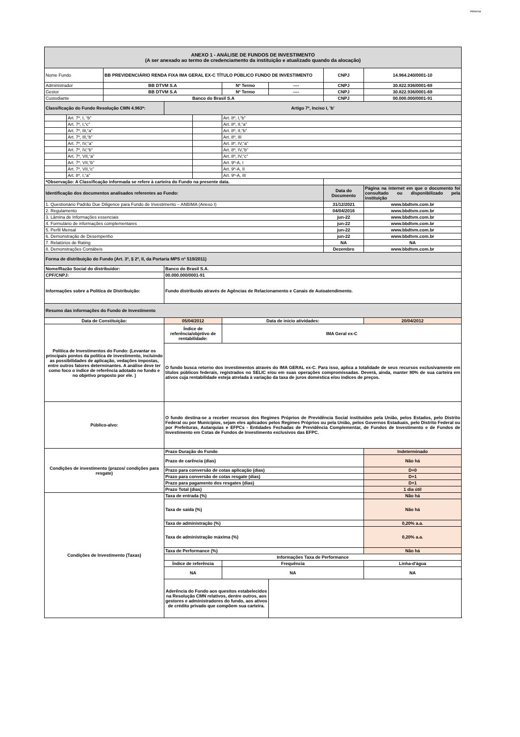#interna
| ANEXO 1 - ANÁLISE DE FUNDOS DE INVESTIMENTO (A ser anexado ao termo de credenciamento da instituição e atualizado quando da alocação) | | | | | | | | |
| Nome Fundo | | BB PREVIDENCIÁRIO RENDA FIXA IMA GERAL EX-C TÍTULO PÚBLICO FUNDO DE INVESTIMENTO | | | | | CNPJ | 14.964.240/0001-10 |
| Administrador | | BB DTVM S.A | | | Nº Termo | ---- | CNPJ | 30.822.936/0001-69 |
| Gestor | | BB DTVM S.A | | | Nº Termo | ---- | CNPJ | 30.822.936/0001-69 |
| Custodiante | | Banco do Brasil S.A | | | | | CNPJ | 00.000.000/0001-91 |
| Classificação do Fundo Resolução CMN 4.963*: | | | Artigo 7º, Inciso I, 'b' | | | | | |
| | Art. 7º, I, “b” | | | | Art. 8º, I,“b” | | | |
| | Art. 7º, I,“c” | | | | Art. 8º, II,“a” | | | |
| | Art. 7º, III,“a” | | | | Art. 8º, II,“b” | | | |
| | Art. 7º, III,“b” | | | | Art. 8º, III | | | |
| | Art. 7º, IV,“a” | | | | Art. 8º, IV,“a” | | | |
| | Art. 7º, IV,“b” | | | | Art. 8º, IV,“b” | | | |
| | Art. 7º, VII,“a” | | | | Art. 8º, IV,“c” | | | |
| | Art. 7º, VII,“b” | | | | Art. 9º-A, I | | | |
| | Art. 7º, VII,“c” | | | | Art. 9º-A, II | | | |
| | Art. 8º, I,“a” | | | | Art. 9º-A, III | | | |
| *Observação: A Classificação informada se refere à carteira do Fundo na presente data. | | | | | | | | |
| Identificação dos documentos analisados referentes ao Fundo: | | | | | | | Data do Documento | Página na internet em que o documento foi consultado ou disponibilizado pela instituição |
| 1. Questionário Padrão Due Diligence para Fundo de Investimento – ANBIMA (Anexo I) | | | | | | | 31/12/2021 | www.bbdtvm.com.br |
| 2. Regulamento | | | | | | | 04/04/2016 | www.bbdtvm.com.br |
| 3. Lâmina de Informações essenciais | | | | | | | jun-22 | www.bbdtvm.com.br |
| 4. Formulário de informações complementares | | | | | | | jun-22 | www.bbdtvm.com.br |
| 5. Perfil Mensal | | | | | | | jun-22 | www.bbdtvm.com.br |
| 6. Demonstração de Desempenho | | | | | | | jun-22 | www.bbdtvm.com.br |
| 7. Relatórios de Rating | | | | | | | NA | NA |
| 8. Demonstrações Contábeis | | | | | | | Dezembro | www.bbdtvm.com.br |
| Forma de distribuição do Fundo (Art. 3º, § 2º, II, da Portaria MPS nº 519/2011) | | | | | | | | |
| Nome/Razão Social do distribuidor: | | | Banco do Brasil S.A. | | | | | |
| CPF/CNPJ: | | | 00.000.000/0001-91 | | | | | |
| Informações sobre a Política de Distribuição: | | | Fundo distribuído através de Agências de Relacionamento e Canais de Autoatendimento. | | | | | |
| Resumo das informações do Fundo de Investimento | | | | | | | | |
| Data de Constituição: | | | 05/04/2012 | | Data de início atividades: | | | 20/04/2012 |
| Política de Investimentos do Fundo: (Levantar os principais pontos da política de investimento, incluindo as possibilidades de aplicação, vedações impostas, entre outros fatores determinantes. A análise deve ter como foco o índice de referência adotado no fundo e no objetivo proposto por ele. ) | | | Índice de referência/objetivo de rentabilidade: | | IMA Geral ex-C | | | |
| | | | O fundo busca retorno dos investimentos através do IMA GERAL ex-C. Para isso, aplica a totalidade de seus recursos exclusivamente em títulos públicos federais, registrados no SELIC e/ou em suas operações compromissadas. Deverá, ainda, manter 80% de sua carteira em ativos cuja rentabilidade esteja atrelada à variação da taxa de juros doméstica e/ou índices de preços. | | | | | |
| Público-alvo: | | | O fundo destina-se a receber recursos dos Regimes Próprios de Previdência Social instituídos pela União, pelos Estados, pelo Distrito Federal ou por Municípios, sejam eles aplicados pelos Regimes Próprios ou pela União, pelos Governos Estaduais, pelo Distrito Federal ou por Prefeituras, Autarquias e EFPCs - Entidades Fechadas de Previdência Complementar, de Fundos de Investimento e de Fundos de Investimento em Cotas de Fundos de Investimento exclusivos das EFPC. | | | | | |
| Condições de investimento (prazos/ condições para resgate) | | | Prazo Duração do Fundo | | | | | Indeterminado |
| | | | Prazo de carência (dias) | | | | | Não há |
| | | | Prazo para conversão de cotas aplicação (dias) | | | | | D+0 |
| | | | Prazo para conversão de cotas resgate (dias) | | | | | D+1 |
| | | | Prazo para pagamento dos resgates (dias) | | | | | D+1 |
| | | | Prazo Total (dias) | | | | | 1 dia útil |
| Condições de Investimento (Taxas) | | | Taxa de entrada (%) | | | | | Não há |
| | | | Taxa de saída (%) | | | | | Não há |
| | | | Taxa de administração (%) | | | | | 0,20% a.a. |
| | | | Taxa de administração máxima (%) | | | | | 0,20% a.a. |
| | | | Taxa de Performance (%) | | | | | Não há |
| | | | Informações Taxa de Performance | | | | | |
| | | | Índice de referência | | Frequência | | | Linha-d'água |
| | | | NA | | NA | | | NA |
| | | | Aderência do Fundo aos quesitos estabelecidos na Resolução CMN relativos, dentre outros, aos gestores e administradores do fundo, aos ativos de crédito privado que compõem sua carteira. | | | | | |